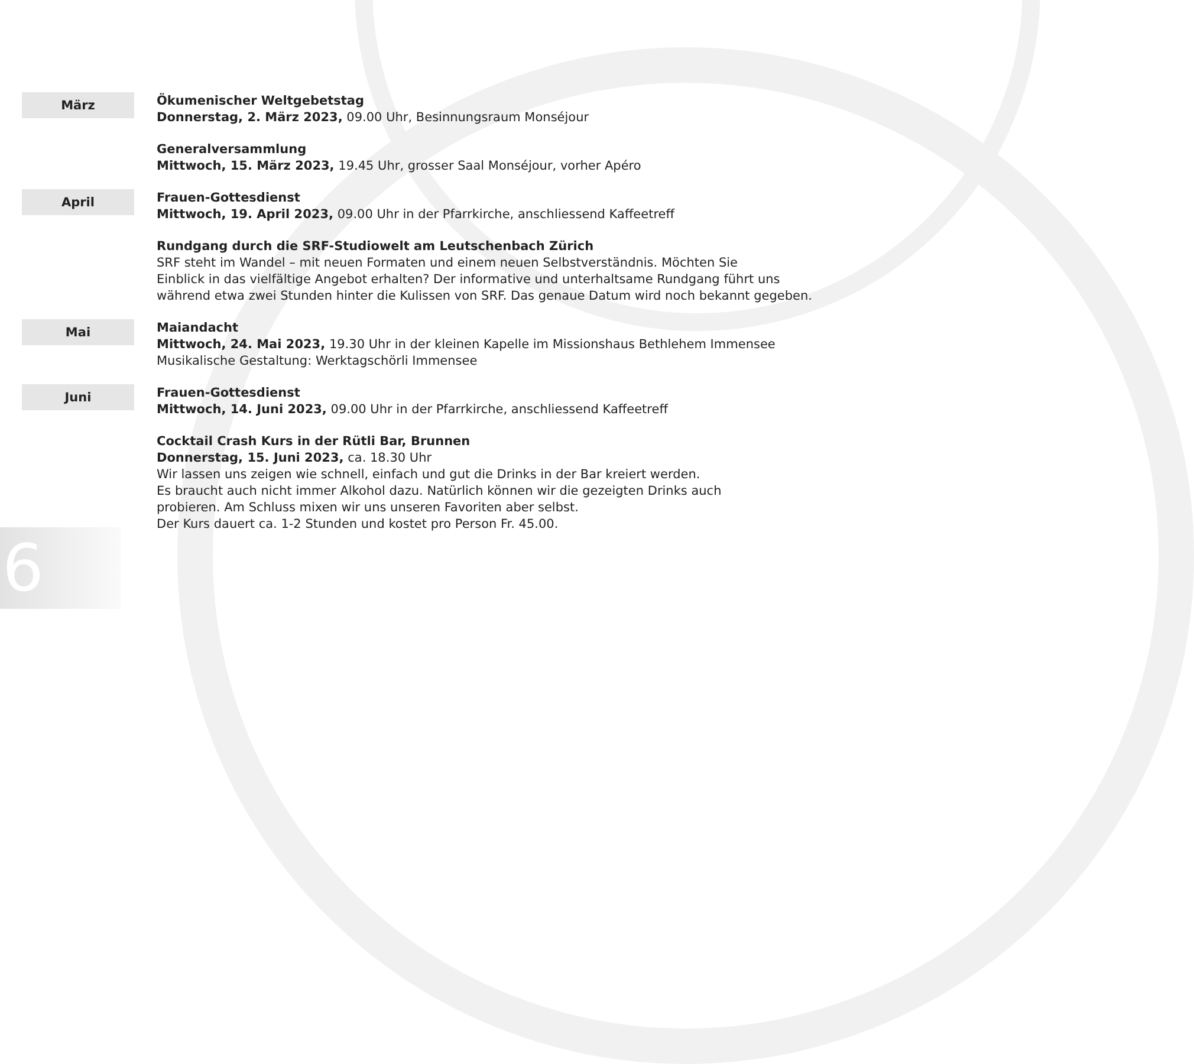März
Ökumenischer Weltgebetstag
Donnerstag, 2. März 2023, 09.00 Uhr, Besinnungsraum Monséjour
Generalversammlung
Mittwoch, 15. März 2023, 19.45 Uhr, grosser Saal Monséjour, vorher Apéro
April
Frauen-Gottesdienst
Mittwoch, 19. April 2023, 09.00 Uhr in der Pfarrkirche, anschliessend Kaffeetreff
Rundgang durch die SRF-Studiowelt am Leutschenbach Zürich
SRF steht im Wandel – mit neuen Formaten und einem neuen Selbstverständnis. Möchten Sie
Einblick in das vielfältige Angebot erhalten? Der informative und unterhaltsame Rundgang führt uns
während etwa zwei Stunden hinter die Kulissen von SRF. Das genaue Datum wird noch bekannt gegeben.
Mai
Maiandacht
Mittwoch, 24. Mai 2023, 19.30 Uhr in der kleinen Kapelle im Missionshaus Bethlehem Immensee
Musikalische Gestaltung: Werktagschörli Immensee
Juni
Frauen-Gottesdienst
Mittwoch, 14. Juni 2023, 09.00 Uhr in der Pfarrkirche, anschliessend Kaffeetreff
Cocktail Crash Kurs in der Rütli Bar, Brunnen
Donnerstag, 15. Juni 2023, ca. 18.30 Uhr
Wir lassen uns zeigen wie schnell, einfach und gut die Drinks in der Bar kreiert werden.
Es braucht auch nicht immer Alkohol dazu. Natürlich können wir die gezeigten Drinks auch
probieren. Am Schluss mixen wir uns unseren Favoriten aber selbst.
Der Kurs dauert ca. 1-2 Stunden und kostet pro Person Fr. 45.00.
6